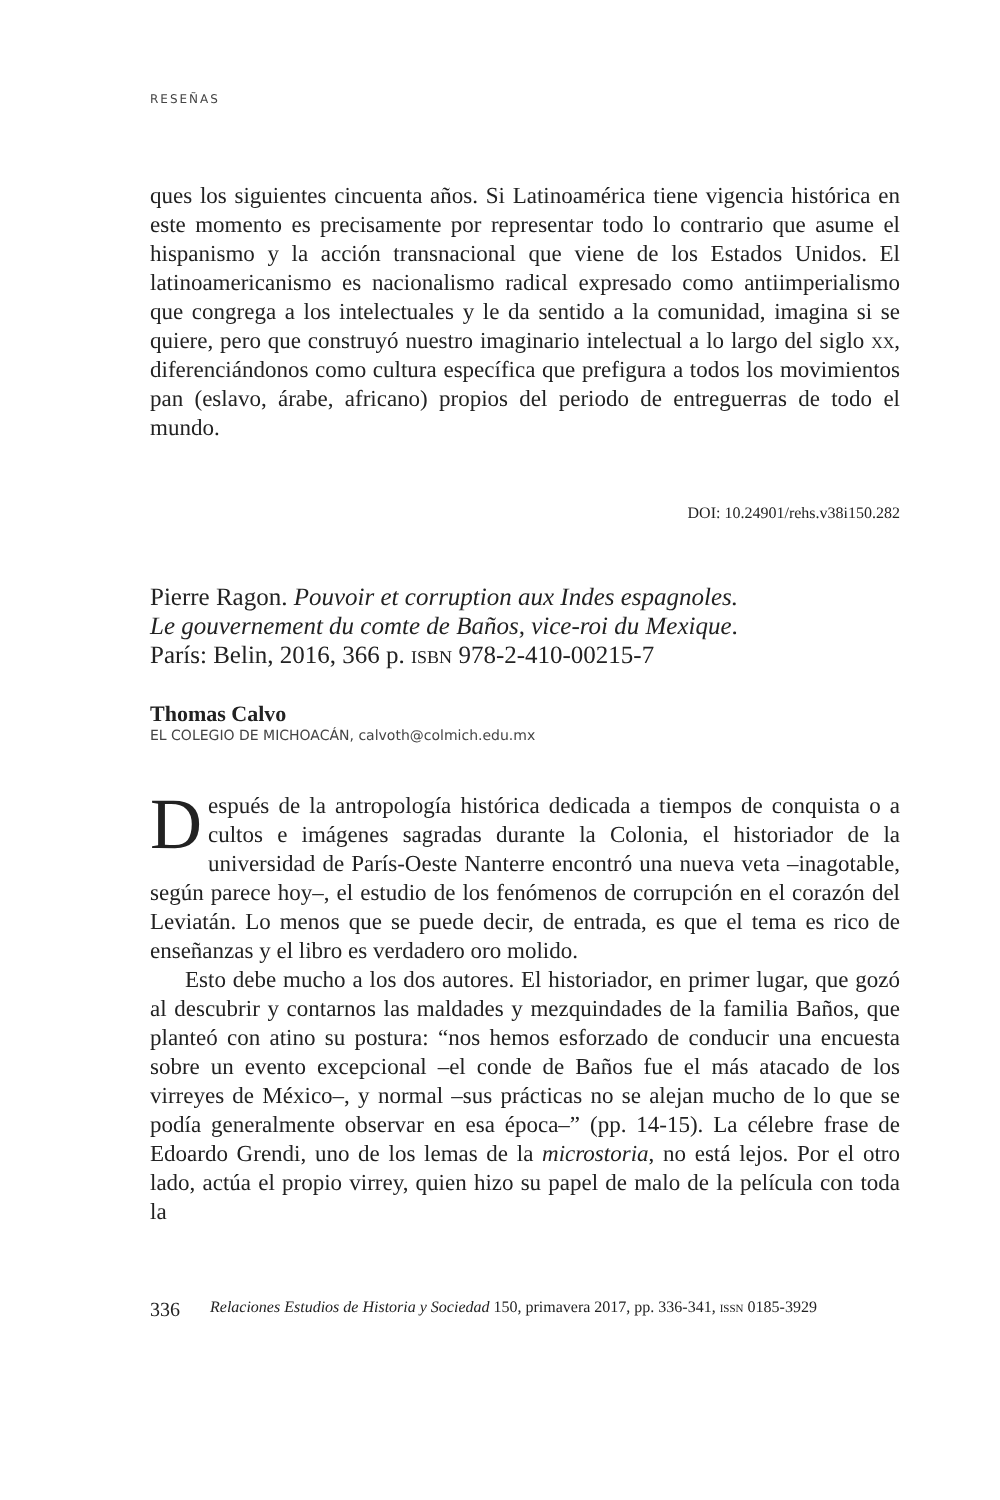RESEÑAS
ques los siguientes cincuenta años. Si Latinoamérica tiene vigencia histórica en este momento es precisamente por representar todo lo contrario que asume el hispanismo y la acción transnacional que viene de los Estados Unidos. El latinoamericanismo es nacionalismo radical expresado como antiimperialismo que congrega a los intelectuales y le da sentido a la comunidad, imagina si se quiere, pero que construyó nuestro imaginario intelectual a lo largo del siglo xx, diferenciándonos como cultura específica que prefigura a todos los movimientos pan (eslavo, árabe, africano) propios del periodo de entreguerras de todo el mundo.
DOI: 10.24901/rehs.v38i150.282
Pierre Ragon. Pouvoir et corruption aux Indes espagnoles.
Le gouvernement du comte de Baños, vice-roi du Mexique.
París: Belin, 2016, 366 p. isbn 978-2-410-00215-7
Thomas Calvo
EL COLEGIO DE MICHOACÁN, calvoth@colmich.edu.mx
Después de la antropología histórica dedicada a tiempos de conquista o a cultos e imágenes sagradas durante la Colonia, el historiador de la universidad de París-Oeste Nanterre encontró una nueva veta –inagotable, según parece hoy–, el estudio de los fenómenos de corrupción en el corazón del Leviatán. Lo menos que se puede decir, de entrada, es que el tema es rico de enseñanzas y el libro es verdadero oro molido.
Esto debe mucho a los dos autores. El historiador, en primer lugar, que gozó al descubrir y contarnos las maldades y mezquindades de la familia Baños, que planteó con atino su postura: “nos hemos esforzado de conducir una encuesta sobre un evento excepcional –el conde de Baños fue el más atacado de los virreyes de México–, y normal –sus prácticas no se alejan mucho de lo que se podía generalmente observar en esa época–” (pp. 14-15). La célebre frase de Edoardo Grendi, uno de los lemas de la microstoria, no está lejos. Por el otro lado, actúa el propio virrey, quien hizo su papel de malo de la película con toda la
336 Relaciones Estudios de Historia y Sociedad 150, primavera 2017, pp. 336-341, issn 0185-3929